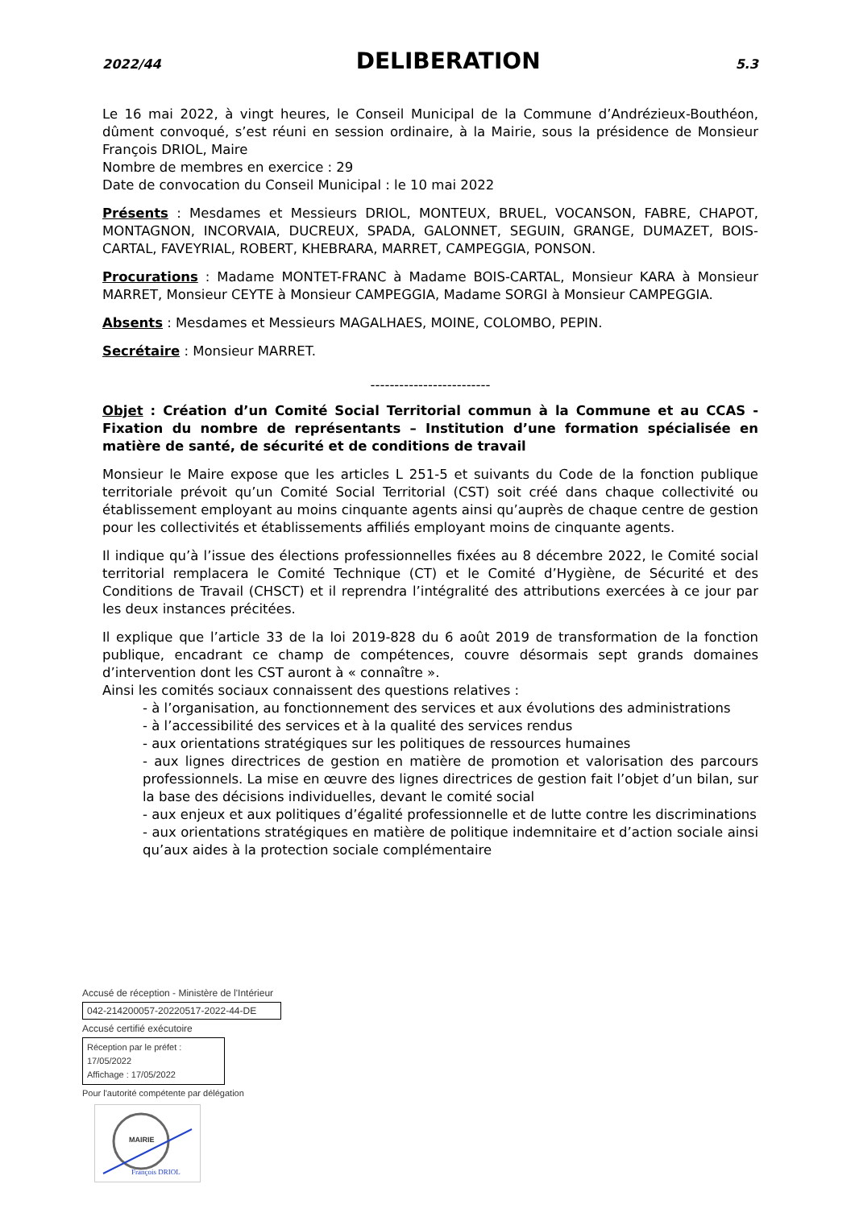2022/44
DELIBERATION
5.3
Le 16 mai 2022, à vingt heures, le Conseil Municipal de la Commune d’Andrézieux-Bouthéon, dûment convoqué, s’est réuni en session ordinaire, à la Mairie, sous la présidence de Monsieur François DRIOL, Maire
Nombre de membres en exercice : 29
Date de convocation du Conseil Municipal : le 10 mai 2022
Présents : Mesdames et Messieurs DRIOL, MONTEUX, BRUEL, VOCANSON, FABRE, CHAPOT, MONTAGNON, INCORVAIA, DUCREUX, SPADA, GALONNET, SEGUIN, GRANGE, DUMAZET, BOIS-CARTAL, FAVEYRIAL, ROBERT, KHEBRARA, MARRET, CAMPEGGIA, PONSON.
Procurations : Madame MONTET-FRANC à Madame BOIS-CARTAL, Monsieur KARA à Monsieur MARRET, Monsieur CEYTE à Monsieur CAMPEGGIA, Madame SORGI à Monsieur CAMPEGGIA.
Absents : Mesdames et Messieurs MAGALHAES, MOINE, COLOMBO, PEPIN.
Secrétaire : Monsieur MARRET.
-------------------------
Objet : Création d’un Comité Social Territorial commun à la Commune et au CCAS - Fixation du nombre de représentants – Institution d’une formation spécialisée en matière de santé, de sécurité et de conditions de travail
Monsieur le Maire expose que les articles L 251-5 et suivants du Code de la fonction publique territoriale prévoit qu’un Comité Social Territorial (CST) soit créé dans chaque collectivité ou établissement employant au moins cinquante agents ainsi qu’auprès de chaque centre de gestion pour les collectivités et établissements affiliés employant moins de cinquante agents.
Il indique qu’à l’issue des élections professionnelles fixées au 8 décembre 2022, le Comité social territorial remplacera le Comité Technique (CT) et le Comité d’Hygiène, de Sécurité et des Conditions de Travail (CHSCT) et il reprendra l’intégralité des attributions exercées à ce jour par les deux instances précitées.
Il explique que l’article 33 de la loi 2019-828 du 6 août 2019 de transformation de la fonction publique, encadrant ce champ de compétences, couvre désormais sept grands domaines d’intervention dont les CST auront à « connaître ».
Ainsi les comités sociaux connaissent des questions relatives :
- à l’organisation, au fonctionnement des services et aux évolutions des administrations
- à l’accessibilité des services et à la qualité des services rendus
- aux orientations stratégiques sur les politiques de ressources humaines
- aux lignes directrices de gestion en matière de promotion et valorisation des parcours professionnels. La mise en œuvre des lignes directrices de gestion fait l’objet d’un bilan, sur la base des décisions individuelles, devant le comité social
- aux enjeux et aux politiques d’égalité professionnelle et de lutte contre les discriminations
- aux orientations stratégiques en matière de politique indemnitaire et d’action sociale ainsi qu’aux aides à la protection sociale complémentaire
Accusé de réception - Ministère de l'Intérieur
042-214200057-20220517-2022-44-DE
Accusé certifié exécutoire
Réception par le préfet : 17/05/2022
Affichage : 17/05/2022
Pour l'autorité compétente par délégation
MAIRIE
François DRIOL